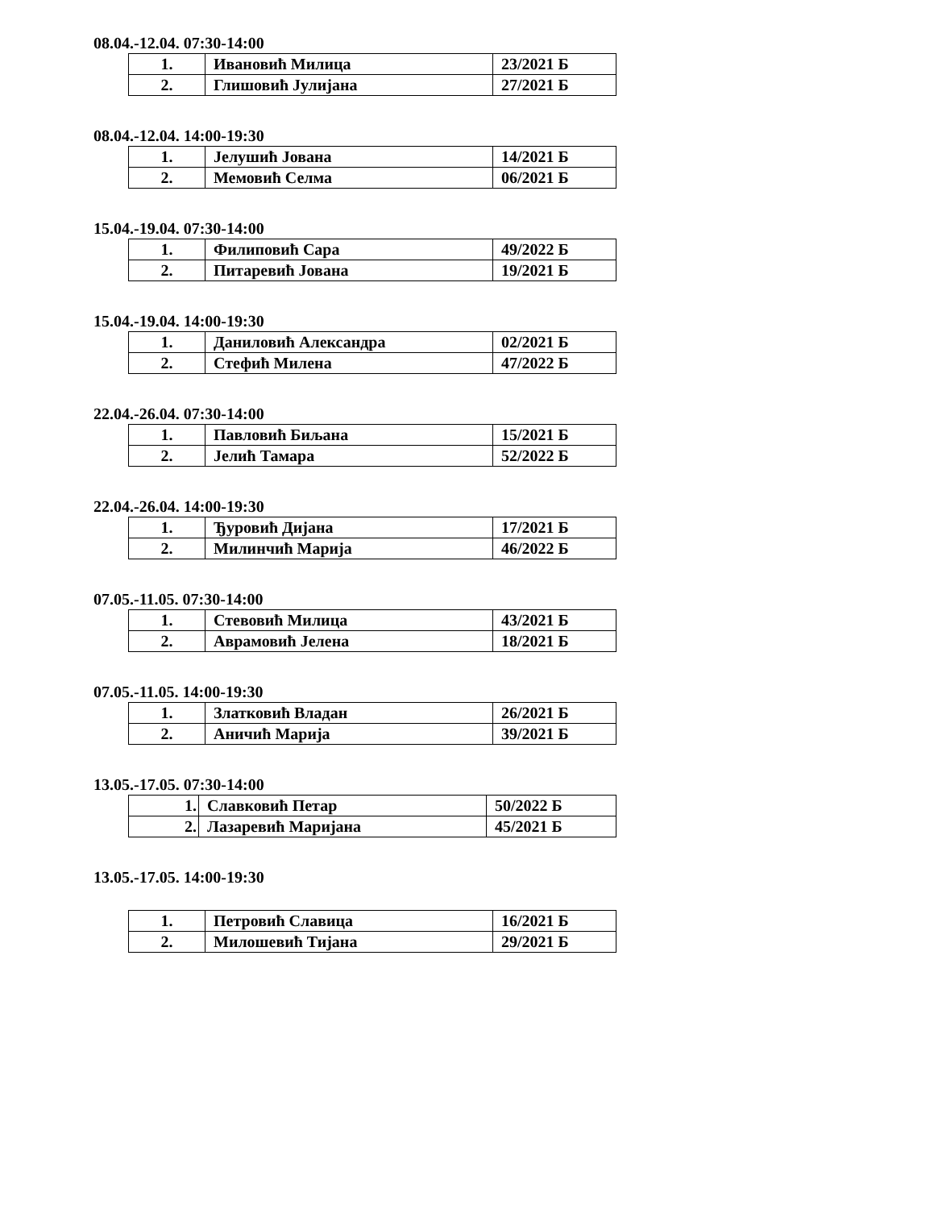08.04.-12.04. 07:30-14:00
| 1. | Ивановић Милица | 23/2021 Б |
| 2. | Глишовић Јулијана | 27/2021 Б |
08.04.-12.04. 14:00-19:30
| 1. | Јелушић Јована | 14/2021 Б |
| 2. | Мемовић Селма | 06/2021 Б |
15.04.-19.04. 07:30-14:00
| 1. | Филиповић Сара | 49/2022 Б |
| 2. | Питаревић Јована | 19/2021 Б |
15.04.-19.04. 14:00-19:30
| 1. | Даниловић Александра | 02/2021 Б |
| 2. | Стефић Милена | 47/2022 Б |
22.04.-26.04. 07:30-14:00
| 1. | Павловић Биљана | 15/2021 Б |
| 2. | Јелић Тамара | 52/2022 Б |
22.04.-26.04. 14:00-19:30
| 1. | Ђуровић Дијана | 17/2021 Б |
| 2. | Милинчић Марија | 46/2022 Б |
07.05.-11.05. 07:30-14:00
| 1. | Стевовић Милица | 43/2021 Б |
| 2. | Аврамовић Јелена | 18/2021 Б |
07.05.-11.05. 14:00-19:30
| 1. | Златковић Владан | 26/2021 Б |
| 2. | Аничић Марија | 39/2021 Б |
13.05.-17.05. 07:30-14:00
| 1. | Славковић Петар | 50/2022 Б |
| 2. | Лазаревић Маријана | 45/2021 Б |
13.05.-17.05. 14:00-19:30
| 1. | Петровић Славица | 16/2021 Б |
| 2. | Милошевић Тијана | 29/2021 Б |